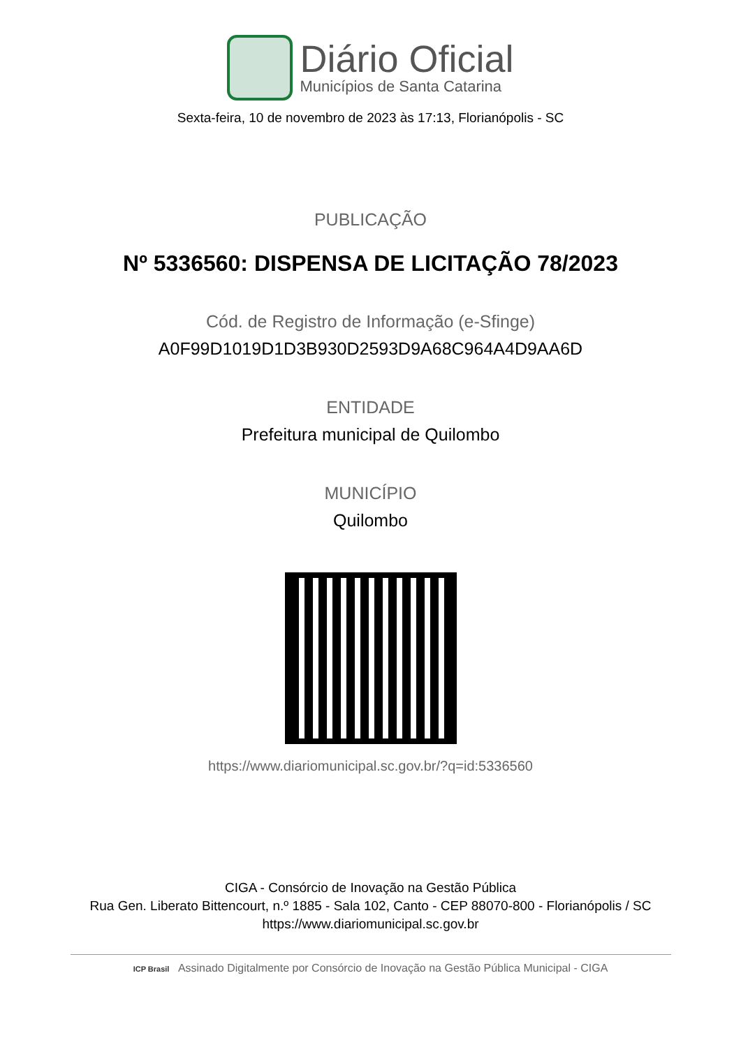Diário Oficial
Municípios de Santa Catarina
Sexta-feira, 10 de novembro de 2023 às 17:13, Florianópolis - SC
PUBLICAÇÃO
Nº 5336560: DISPENSA DE LICITAÇÃO 78/2023
Cód. de Registro de Informação (e-Sfinge)
A0F99D1019D1D3B930D2593D9A68C964A4D9AA6D
ENTIDADE
Prefeitura municipal de Quilombo
MUNICÍPIO
Quilombo
https://www.diariomunicipal.sc.gov.br/?q=id:5336560
CIGA - Consórcio de Inovação na Gestão Pública
Rua Gen. Liberato Bittencourt, n.º 1885 - Sala 102, Canto - CEP 88070-800 - Florianópolis / SC
https://www.diariomunicipal.sc.gov.br
ICP Brasil Assinado Digitalmente por Consórcio de Inovação na Gestão Pública Municipal - CIGA